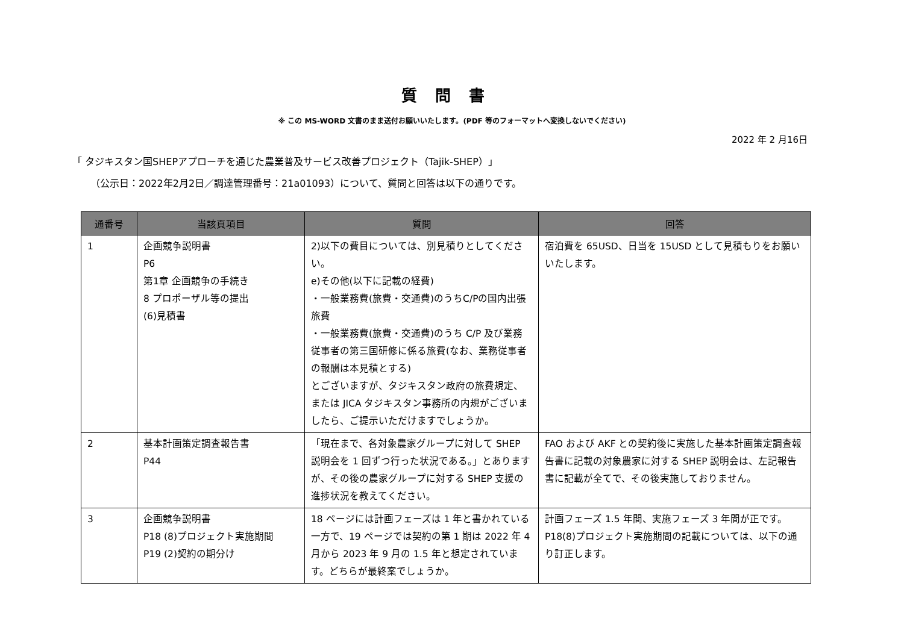質問書
※ この MS-WORD 文書のまま送付お願いいたします。(PDF 等のフォーマットへ変換しないでください)
2022 年 2 月16日
「 タジキスタン国SHEPアプローチを通じた農業普及サービス改善プロジェクト（Tajik-SHEP）」
（公示日：2022年2月2日／調達管理番号：21a01093）について、質問と回答は以下の通りです。
| 通番号 | 当該頁項目 | 質問 | 回答 |
| --- | --- | --- | --- |
| 1 | 企画競争説明書 P6 第1章 企画競争の手続き 8 プロポーザル等の提出 (6)見積書 | 2)以下の費目については、別見積りとしてください。 e)その他(以下に記載の経費) ・一般業務費(旅費・交通費)のうちC/Pの国内出張旅費 ・一般業務費(旅費・交通費)のうち C/P 及び業務従事者の第三国研修に係る旅費(なお、業務従事者の報酬は本見積とする) とございますが、タジキスタン政府の旅費規定、または JICA タジキスタン事務所の内規がございましたら、ご提示いただけますでしょうか。 | 宿泊費を 65USD、日当を 15USD として見積もりをお願いいたします。 |
| 2 | 基本計画策定調査報告書 P44 | 「現在まで、各対象農家グループに対して SHEP 説明会を 1 回ずつ行った状況である。」とありますが、その後の農家グループに対する SHEP 支援の進捗状況を教えてください。 | FAO および AKF との契約後に実施した基本計画策定調査報告書に記載の対象農家に対する SHEP 説明会は、左記報告書に記載が全てで、その後実施しておりません。 |
| 3 | 企画競争説明書 P18 (8)プロジェクト実施期間 P19 (2)契約の期分け | 18 ページには計画フェーズは 1 年と書かれている一方で、19 ページでは契約の第 1 期は 2022 年 4 月から 2023 年 9 月の 1.5 年と想定されています。どちらが最終案でしょうか。 | 計画フェーズ 1.5 年間、実施フェーズ 3 年間が正です。P18(8)プロジェクト実施期間の記載については、以下の通り訂正します。 |